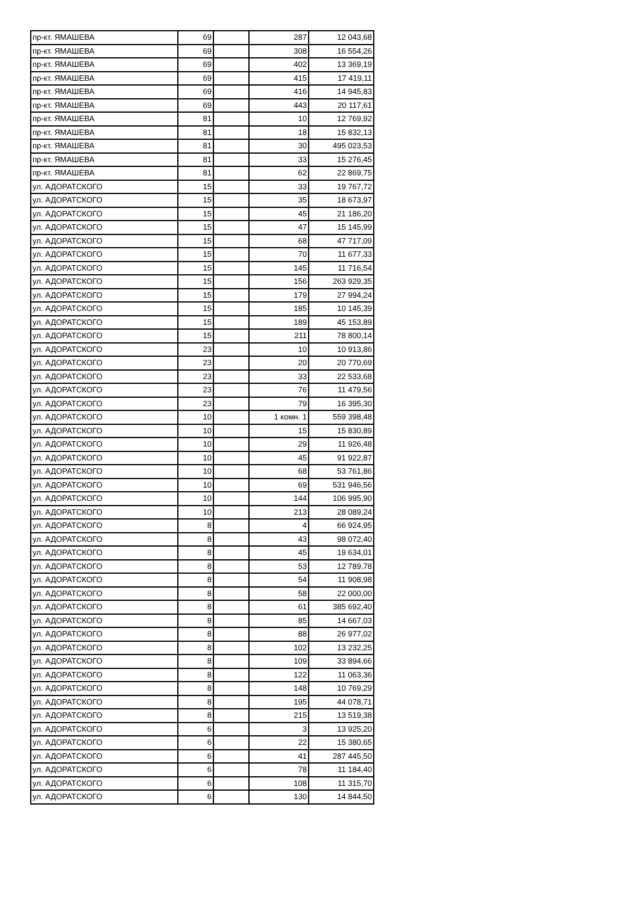| пр-кт. ЯМАШЕВА | 69 | | 287 | 12 043,68 |
| пр-кт. ЯМАШЕВА | 69 | | 308 | 16 554,26 |
| пр-кт. ЯМАШЕВА | 69 | | 402 | 13 369,19 |
| пр-кт. ЯМАШЕВА | 69 | | 415 | 17 419,11 |
| пр-кт. ЯМАШЕВА | 69 | | 416 | 14 945,83 |
| пр-кт. ЯМАШЕВА | 69 | | 443 | 20 117,61 |
| пр-кт. ЯМАШЕВА | 81 | | 10 | 12 769,92 |
| пр-кт. ЯМАШЕВА | 81 | | 18 | 15 832,13 |
| пр-кт. ЯМАШЕВА | 81 | | 30 | 495 023,53 |
| пр-кт. ЯМАШЕВА | 81 | | 33 | 15 276,45 |
| пр-кт. ЯМАШЕВА | 81 | | 62 | 22 869,75 |
| ул. АДОРАТСКОГО | 15 | | 33 | 19 767,72 |
| ул. АДОРАТСКОГО | 15 | | 35 | 18 673,97 |
| ул. АДОРАТСКОГО | 15 | | 45 | 21 186,20 |
| ул. АДОРАТСКОГО | 15 | | 47 | 15 145,99 |
| ул. АДОРАТСКОГО | 15 | | 68 | 47 717,09 |
| ул. АДОРАТСКОГО | 15 | | 70 | 11 677,33 |
| ул. АДОРАТСКОГО | 15 | | 145 | 11 716,54 |
| ул. АДОРАТСКОГО | 15 | | 156 | 263 929,35 |
| ул. АДОРАТСКОГО | 15 | | 179 | 27 994,24 |
| ул. АДОРАТСКОГО | 15 | | 185 | 10 145,39 |
| ул. АДОРАТСКОГО | 15 | | 189 | 45 153,89 |
| ул. АДОРАТСКОГО | 15 | | 211 | 78 800,14 |
| ул. АДОРАТСКОГО | 23 | | 10 | 10 913,86 |
| ул. АДОРАТСКОГО | 23 | | 20 | 20 770,69 |
| ул. АДОРАТСКОГО | 23 | | 33 | 22 533,68 |
| ул. АДОРАТСКОГО | 23 | | 76 | 11 479,56 |
| ул. АДОРАТСКОГО | 23 | | 79 | 16 395,30 |
| ул. АДОРАТСКОГО | 10 | | 1 комн. 1 | 559 398,48 |
| ул. АДОРАТСКОГО | 10 | | 15 | 15 830,89 |
| ул. АДОРАТСКОГО | 10 | | 29 | 11 926,48 |
| ул. АДОРАТСКОГО | 10 | | 45 | 91 922,87 |
| ул. АДОРАТСКОГО | 10 | | 68 | 53 761,86 |
| ул. АДОРАТСКОГО | 10 | | 69 | 531 946,56 |
| ул. АДОРАТСКОГО | 10 | | 144 | 106 995,90 |
| ул. АДОРАТСКОГО | 10 | | 213 | 28 089,24 |
| ул. АДОРАТСКОГО | 8 | | 4 | 66 924,95 |
| ул. АДОРАТСКОГО | 8 | | 43 | 98 072,40 |
| ул. АДОРАТСКОГО | 8 | | 45 | 19 634,01 |
| ул. АДОРАТСКОГО | 8 | | 53 | 12 789,78 |
| ул. АДОРАТСКОГО | 8 | | 54 | 11 908,98 |
| ул. АДОРАТСКОГО | 8 | | 58 | 22 000,00 |
| ул. АДОРАТСКОГО | 8 | | 61 | 385 692,40 |
| ул. АДОРАТСКОГО | 8 | | 85 | 14 667,03 |
| ул. АДОРАТСКОГО | 8 | | 88 | 26 977,02 |
| ул. АДОРАТСКОГО | 8 | | 102 | 13 232,25 |
| ул. АДОРАТСКОГО | 8 | | 109 | 33 894,66 |
| ул. АДОРАТСКОГО | 8 | | 122 | 11 063,36 |
| ул. АДОРАТСКОГО | 8 | | 148 | 10 769,29 |
| ул. АДОРАТСКОГО | 8 | | 195 | 44 078,71 |
| ул. АДОРАТСКОГО | 8 | | 215 | 13 519,38 |
| ул. АДОРАТСКОГО | 6 | | 3 | 13 925,20 |
| ул. АДОРАТСКОГО | 6 | | 22 | 15 380,65 |
| ул. АДОРАТСКОГО | 6 | | 41 | 287 445,50 |
| ул. АДОРАТСКОГО | 6 | | 78 | 11 184,40 |
| ул. АДОРАТСКОГО | 6 | | 108 | 11 315,70 |
| ул. АДОРАТСКОГО | 6 | | 130 | 14 844,50 |